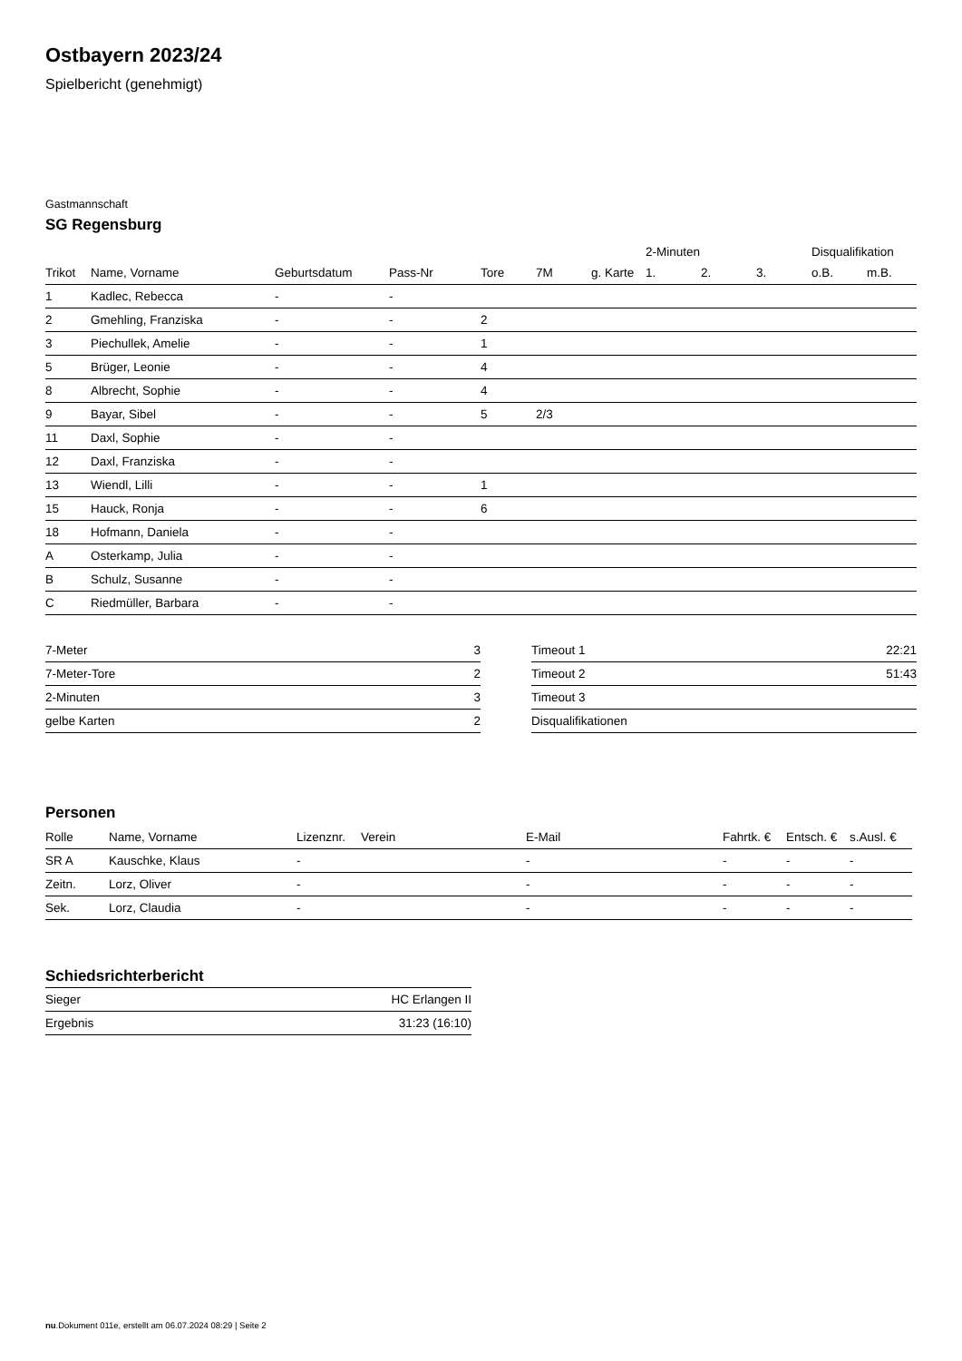Ostbayern 2023/24
Spielbericht (genehmigt)
Gastmannschaft
SG Regensburg
| | | | | | | | 2-Minuten | | | Disqualifikation | |
| --- | --- | --- | --- | --- | --- | --- | --- | --- | --- | --- | --- |
| Trikot | Name, Vorname | Geburtsdatum | Pass-Nr | Tore | 7M | g. Karte | 1. | 2. | 3. | o.B. | m.B. |
| 1 | Kadlec, Rebecca | - | - | | | | | | | | |
| 2 | Gmehling, Franziska | - | - | 2 | | | | | | | |
| 3 | Piechullek, Amelie | - | - | 1 | | | | | | | |
| 5 | Brüger, Leonie | - | - | 4 | | | | | | | |
| 8 | Albrecht, Sophie | - | - | 4 | | | | | | | |
| 9 | Bayar, Sibel | - | - | 5 | 2/3 | | | | | | |
| 11 | Daxl, Sophie | - | - | | | | | | | | |
| 12 | Daxl, Franziska | - | - | | | | | | | | |
| 13 | Wiendl, Lilli | - | - | 1 | | | | | | | |
| 15 | Hauck, Ronja | - | - | 6 | | | | | | | |
| 18 | Hofmann, Daniela | - | - | | | | | | | | |
| A | Osterkamp, Julia | - | - | | | | | | | | |
| B | Schulz, Susanne | - | - | | | | | | | | |
| C | Riedmüller, Barbara | - | - | | | | | | | | |
| 7-Meter | 3 |
| 7-Meter-Tore | 2 |
| 2-Minuten | 3 |
| gelbe Karten | 2 |
| Timeout 1 | 22:21 |
| Timeout 2 | 51:43 |
| Timeout 3 | |
| Disqualifikationen | |
Personen
| Rolle | Name, Vorname | Lizenznr. | Verein | E-Mail | Fahrtk. € | Entsch. € | s.Ausl. € |
| --- | --- | --- | --- | --- | --- | --- | --- |
| SR A | Kauschke, Klaus | - | | - | - | - | - |
| Zeitn. | Lorz, Oliver | - | | - | - | - | - |
| Sek. | Lorz, Claudia | - | | - | - | - | - |
Schiedsrichterbericht
| Sieger | HC Erlangen II |
| Ergebnis | 31:23 (16:10) |
nu.Dokument 011e, erstellt am 06.07.2024 08:29 | Seite 2